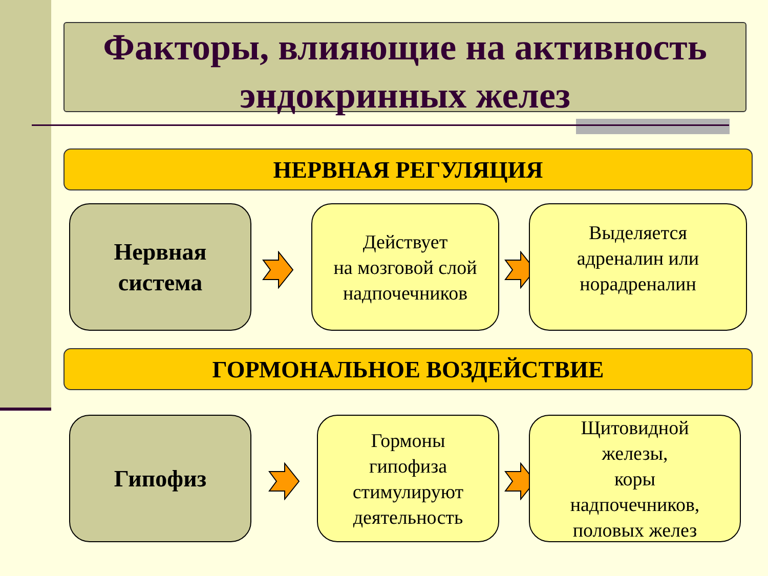Факторы, влияющие на активность эндокринных желез
НЕРВНАЯ РЕГУЛЯЦИЯ
Нервная
система
Действует
на мозговой слой
надпочечников
Выделяется
адреналин или
норадреналин
ГОРМОНАЛЬНОЕ ВОЗДЕЙСТВИЕ
Гипофиз
Гормоны
гипофиза
стимулируют
деятельность
Щитовидной
железы,
коры
надпочечников,
половых желез